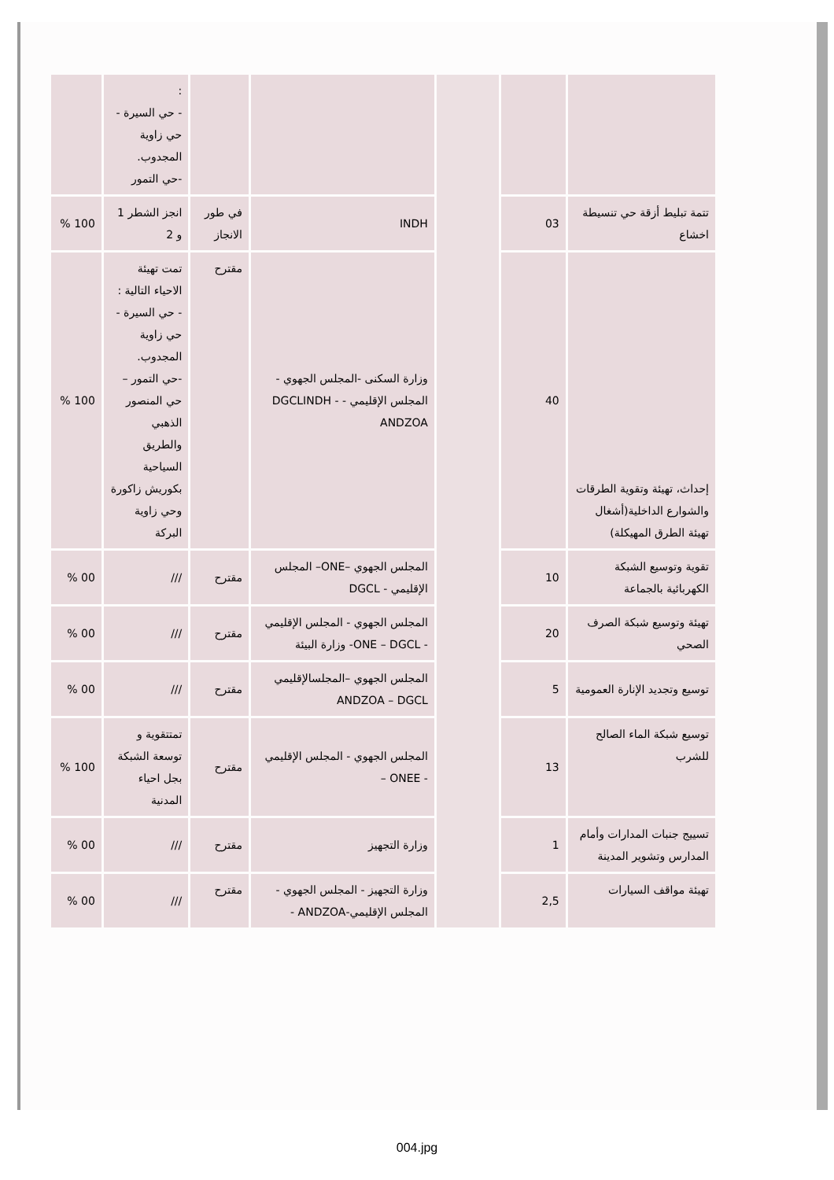| | | | | | : - حي السيرة - حي زاوية المجدوب. -حي التمور | |
| تتمة تبليط أزقة حي تنسيطة اخشاع | 03 | | INDH | في طور الانجاز | انجز الشطر 1 و 2 | 100 % |
| إحداث، تهيئة وتقوية الطرقات والشوارع الداخلية(أشغال تهيئة الطرق المهيكلة) | 40 | | وزارة السكنى -المجلس الجهوي - المجلس الإقليمي - DGCLINDH - ANDZOA | مقترح | تمت تهيئة الاحياء التالية : - حي السيرة - حي زاوية المجدوب. -حي التمور – حي المنصور الذهبي والطريق السياحية بكوريش زاكورة وحي زاوية البركة | 100 % |
| تقوية وتوسيع الشبكة الكهربائية بالجماعة | 10 | | المجلس الجهوي –ONE– المجلس الإقليمي - DGCL | مقترح | /// | 00 % |
| تهيئة وتوسيع شبكة الصرف الصحي | 20 | | المجلس الجهوي - المجلس الإقليمي - ONE – DGCL- وزارة البيئة | مقترح | /// | 00 % |
| توسيع وتجديد الإنارة العمومية | 5 | | المجلس الجهوي –المجلسالإقليمي ANDZOA – DGCL | مقترح | /// | 00 % |
| توسيع شبكة الماء الصالح للشرب | 13 | | المجلس الجهوي - المجلس الإقليمي - ONEE – | مقترح | تمتتقوية و توسعة الشبكة بجل احياء المدنية | 100 % |
| تسييج جنبات المدارات وأمام المدارس وتشوير المدينة | 1 | | وزارة التجهيز | مقترح | /// | 00 % |
| تهيئة مواقف السيارات | 2,5 | | وزارة التجهيز - المجلس الجهوي - المجلس الإقليمي-ANDZOA - | مقترح | /// | 00 % |
004.jpg